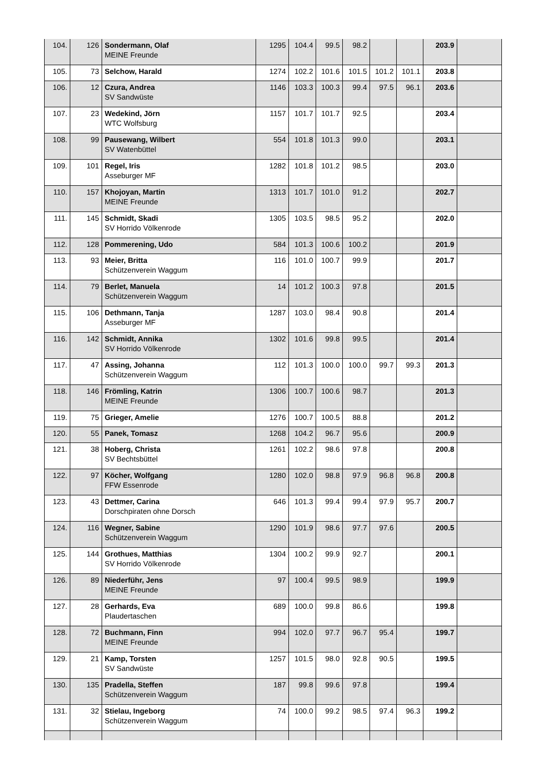| 104. | 126 | Sondermann, Olaf MEINE Freunde | 1295 | 104.4 | 99.5 | 98.2 | | | 203.9 | |
| 105. | 73 | Selchow, Harald | 1274 | 102.2 | 101.6 | 101.5 | 101.2 | 101.1 | 203.8 | |
| 106. | 12 | Czura, Andrea SV Sandwüste | 1146 | 103.3 | 100.3 | 99.4 | 97.5 | 96.1 | 203.6 | |
| 107. | 23 | Wedekind, Jörn WTC Wolfsburg | 1157 | 101.7 | 101.7 | 92.5 | | | 203.4 | |
| 108. | 99 | Pausewang, Wilbert SV Watenbüttel | 554 | 101.8 | 101.3 | 99.0 | | | 203.1 | |
| 109. | 101 | Regel, Iris Asseburger MF | 1282 | 101.8 | 101.2 | 98.5 | | | 203.0 | |
| 110. | 157 | Khojoyan, Martin MEINE Freunde | 1313 | 101.7 | 101.0 | 91.2 | | | 202.7 | |
| 111. | 145 | Schmidt, Skadi SV Horrido Völkenrode | 1305 | 103.5 | 98.5 | 95.2 | | | 202.0 | |
| 112. | 128 | Pommerening, Udo | 584 | 101.3 | 100.6 | 100.2 | | | 201.9 | |
| 113. | 93 | Meier, Britta Schützenverein Waggum | 116 | 101.0 | 100.7 | 99.9 | | | 201.7 | |
| 114. | 79 | Berlet, Manuela Schützenverein Waggum | 14 | 101.2 | 100.3 | 97.8 | | | 201.5 | |
| 115. | 106 | Dethmann, Tanja Asseburger MF | 1287 | 103.0 | 98.4 | 90.8 | | | 201.4 | |
| 116. | 142 | Schmidt, Annika SV Horrido Völkenrode | 1302 | 101.6 | 99.8 | 99.5 | | | 201.4 | |
| 117. | 47 | Assing, Johanna Schützenverein Waggum | 112 | 101.3 | 100.0 | 100.0 | 99.7 | 99.3 | 201.3 | |
| 118. | 146 | Frömling, Katrin MEINE Freunde | 1306 | 100.7 | 100.6 | 98.7 | | | 201.3 | |
| 119. | 75 | Grieger, Amelie | 1276 | 100.7 | 100.5 | 88.8 | | | 201.2 | |
| 120. | 55 | Panek, Tomasz | 1268 | 104.2 | 96.7 | 95.6 | | | 200.9 | |
| 121. | 38 | Hoberg, Christa SV Bechtsbüttel | 1261 | 102.2 | 98.6 | 97.8 | | | 200.8 | |
| 122. | 97 | Köcher, Wolfgang FFW Essenrode | 1280 | 102.0 | 98.8 | 97.9 | 96.8 | 96.8 | 200.8 | |
| 123. | 43 | Dettmer, Carina Dorschpiraten ohne Dorsch | 646 | 101.3 | 99.4 | 99.4 | 97.9 | 95.7 | 200.7 | |
| 124. | 116 | Wegner, Sabine Schützenverein Waggum | 1290 | 101.9 | 98.6 | 97.7 | 97.6 | | 200.5 | |
| 125. | 144 | Grothues, Matthias SV Horrido Völkenrode | 1304 | 100.2 | 99.9 | 92.7 | | | 200.1 | |
| 126. | 89 | Niederführ, Jens MEINE Freunde | 97 | 100.4 | 99.5 | 98.9 | | | 199.9 | |
| 127. | 28 | Gerhards, Eva Plaudertaschen | 689 | 100.0 | 99.8 | 86.6 | | | 199.8 | |
| 128. | 72 | Buchmann, Finn MEINE Freunde | 994 | 102.0 | 97.7 | 96.7 | 95.4 | | 199.7 | |
| 129. | 21 | Kamp, Torsten SV Sandwüste | 1257 | 101.5 | 98.0 | 92.8 | 90.5 | | 199.5 | |
| 130. | 135 | Pradella, Steffen Schützenverein Waggum | 187 | 99.8 | 99.6 | 97.8 | | | 199.4 | |
| 131. | 32 | Stielau, Ingeborg Schützenverein Waggum | 74 | 100.0 | 99.2 | 98.5 | 97.4 | 96.3 | 199.2 | |